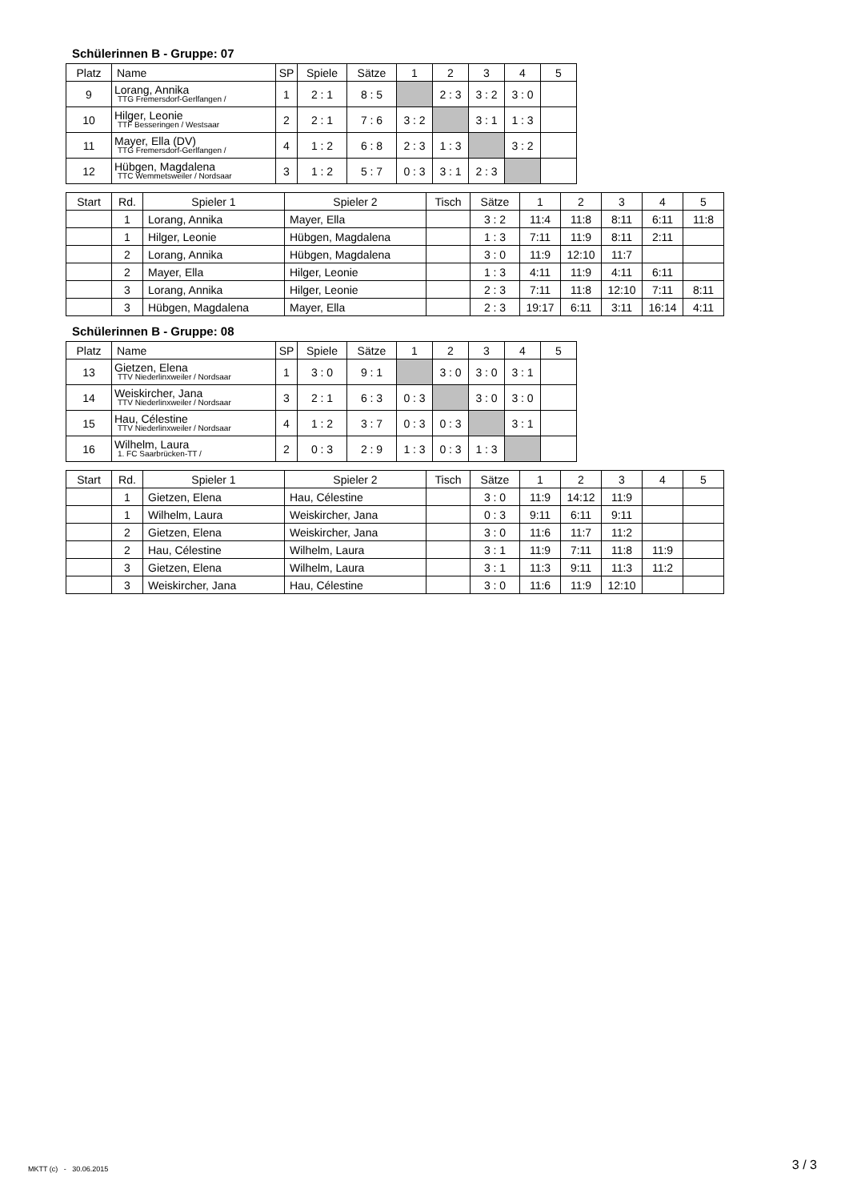Schülerinnen B - Gruppe: 07
| Platz | Name | SP | Spiele | Sätze | 1 | 2 | 3 | 4 | 5 |
| --- | --- | --- | --- | --- | --- | --- | --- | --- | --- |
| 9 | Lorang, Annika TTG Fremersdorf-Gerlfangen / | 1 | 2 : 1 | 8 : 5 | | 2 : 3 | 3 : 2 | 3 : 0 | |
| 10 | Hilger, Leonie TTF Besseringen / Westsaar | 2 | 2 : 1 | 7 : 6 | 3 : 2 | | 3 : 1 | 1 : 3 | |
| 11 | Mayer, Ella (DV) TTG Fremersdorf-Gerlfangen / | 4 | 1 : 2 | 6 : 8 | 2 : 3 | 1 : 3 | | 3 : 2 | |
| 12 | Hübgen, Magdalena TTC Wemmetsweiler / Nordsaar | 3 | 1 : 2 | 5 : 7 | 0 : 3 | 3 : 1 | 2 : 3 | | |
| Start | Rd. | Spieler 1 | Spieler 2 | Tisch | Sätze | 1 | 2 | 3 | 4 | 5 |
| --- | --- | --- | --- | --- | --- | --- | --- | --- | --- | --- |
| | 1 | Lorang, Annika | Mayer, Ella | | 3 : 2 | 11:4 | 11:8 | 8:11 | 6:11 | 11:8 |
| | 1 | Hilger, Leonie | Hübgen, Magdalena | | 1 : 3 | 7:11 | 11:9 | 8:11 | 2:11 | |
| | 2 | Lorang, Annika | Hübgen, Magdalena | | 3 : 0 | 11:9 | 12:10 | 11:7 | | |
| | 2 | Mayer, Ella | Hilger, Leonie | | 1 : 3 | 4:11 | 11:9 | 4:11 | 6:11 | |
| | 3 | Lorang, Annika | Hilger, Leonie | | 2 : 3 | 7:11 | 11:8 | 12:10 | 7:11 | 8:11 |
| | 3 | Hübgen, Magdalena | Mayer, Ella | | 2 : 3 | 19:17 | 6:11 | 3:11 | 16:14 | 4:11 |
Schülerinnen B - Gruppe: 08
| Platz | Name | SP | Spiele | Sätze | 1 | 2 | 3 | 4 | 5 |
| --- | --- | --- | --- | --- | --- | --- | --- | --- | --- |
| 13 | Gietzen, Elena TTV Niederlinxweiler / Nordsaar | 1 | 3 : 0 | 9 : 1 | | 3 : 0 | 3 : 0 | 3 : 1 | |
| 14 | Weiskircher, Jana TTV Niederlinxweiler / Nordsaar | 3 | 2 : 1 | 6 : 3 | 0 : 3 | | 3 : 0 | 3 : 0 | |
| 15 | Hau, Célestine TTV Niederlinxweiler / Nordsaar | 4 | 1 : 2 | 3 : 7 | 0 : 3 | 0 : 3 | | 3 : 1 | |
| 16 | Wilhelm, Laura 1. FC Saarbrücken-TT / | 2 | 0 : 3 | 2 : 9 | 1 : 3 | 0 : 3 | 1 : 3 | | |
| Start | Rd. | Spieler 1 | Spieler 2 | Tisch | Sätze | 1 | 2 | 3 | 4 | 5 |
| --- | --- | --- | --- | --- | --- | --- | --- | --- | --- | --- |
| | 1 | Gietzen, Elena | Hau, Célestine | | 3 : 0 | 11:9 | 14:12 | 11:9 | | |
| | 1 | Wilhelm, Laura | Weiskircher, Jana | | 0 : 3 | 9:11 | 6:11 | 9:11 | | |
| | 2 | Gietzen, Elena | Weiskircher, Jana | | 3 : 0 | 11:6 | 11:7 | 11:2 | | |
| | 2 | Hau, Célestine | Wilhelm, Laura | | 3 : 1 | 11:9 | 7:11 | 11:8 | 11:9 | |
| | 3 | Gietzen, Elena | Wilhelm, Laura | | 3 : 1 | 11:3 | 9:11 | 11:3 | 11:2 | |
| | 3 | Weiskircher, Jana | Hau, Célestine | | 3 : 0 | 11:6 | 11:9 | 12:10 | | |
MKTT (c) - 30.06.2015 3 / 3